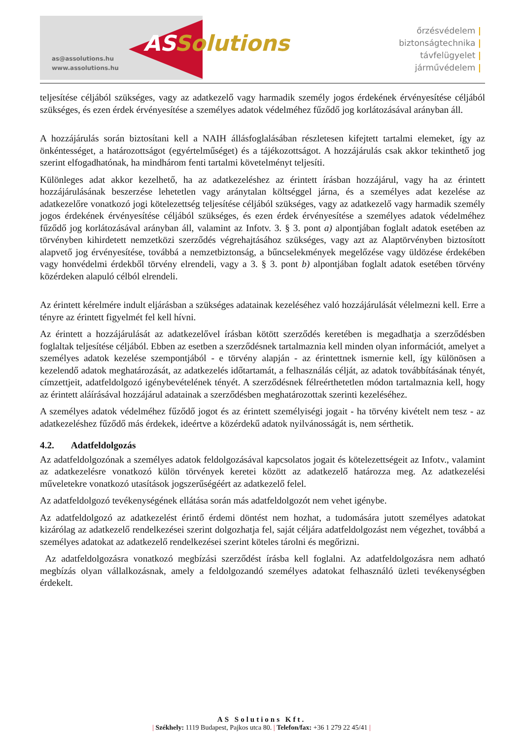ASSolutions
as@assolutions.hu
www.assolutions.hu
őrzésvédelem |
biztonságtechnika |
távfelügyelet |
járművédelem |
teljesítése céljából szükséges, vagy az adatkezelő vagy harmadik személy jogos érdekének érvényesítése céljából szükséges, és ezen érdek érvényesítése a személyes adatok védelméhez fűződő jog korlátozásával arányban áll.
A hozzájárulás során biztosítani kell a NAIH állásfoglalásában részletesen kifejtett tartalmi elemeket, így az önkéntességet, a határozottságot (egyértelműséget) és a tájékozottságot. A hozzájárulás csak akkor tekinthető jog szerint elfogadhatónak, ha mindhárom fenti tartalmi követelményt teljesíti.
Különleges adat akkor kezelhető, ha az adatkezeléshez az érintett írásban hozzájárul, vagy ha az érintett hozzájárulásának beszerzése lehetetlen vagy aránytalan költséggel járna, és a személyes adat kezelése az adatkezelőre vonatkozó jogi kötelezettség teljesítése céljából szükséges, vagy az adatkezelő vagy harmadik személy jogos érdekének érvényesítése céljából szükséges, és ezen érdek érvényesítése a személyes adatok védelméhez fűződő jog korlátozásával arányban áll, valamint az Infotv. 3. § 3. pont a) alpontjában foglalt adatok esetében az törvényben kihirdetett nemzetközi szerződés végrehajtásához szükséges, vagy azt az Alaptörvényben biztosított alapvető jog érvényesítése, továbbá a nemzetbiztonság, a bűncselekmények megelőzése vagy üldözése érdekében vagy honvédelmi érdekből törvény elrendeli, vagy a 3. § 3. pont b) alpontjában foglalt adatok esetében törvény közérdeken alapuló célból elrendeli.
Az érintett kérelmére indult eljárásban a szükséges adatainak kezeléséhez való hozzájárulását vélelmezni kell. Erre a tényre az érintett figyelmét fel kell hívni.
Az érintett a hozzájárulását az adatkezelővel írásban kötött szerződés keretében is megadhatja a szerződésben foglaltak teljesítése céljából. Ebben az esetben a szerződésnek tartalmaznia kell minden olyan információt, amelyet a személyes adatok kezelése szempontjából - e törvény alapján - az érintettnek ismernie kell, így különösen a kezelendő adatok meghatározását, az adatkezelés időtartamát, a felhasználás célját, az adatok továbbításának tényét, címzettjeit, adatfeldolgozó igénybevételének tényét. A szerződésnek félreérthetetlen módon tartalmaznia kell, hogy az érintett aláírásával hozzájárul adatainak a szerződésben meghatározottak szerinti kezeléséhez.
A személyes adatok védelméhez fűződő jogot és az érintett személyiségi jogait - ha törvény kivételt nem tesz - az adatkezeléshez fűződő más érdekek, ideértve a közérdekű adatok nyilvánosságát is, nem sérthetik.
4.2. Adatfeldolgozás
Az adatfeldolgozónak a személyes adatok feldolgozásával kapcsolatos jogait és kötelezettségeit az Infotv., valamint az adatkezelésre vonatkozó külön törvények keretei között az adatkezelő határozza meg. Az adatkezelési műveletekre vonatkozó utasítások jogszerűségéért az adatkezelő felel.
Az adatfeldolgozó tevékenységének ellátása során más adatfeldolgozót nem vehet igénybe.
Az adatfeldolgozó az adatkezelést érintő érdemi döntést nem hozhat, a tudomására jutott személyes adatokat kizárólag az adatkezelő rendelkezései szerint dolgozhatja fel, saját céljára adatfeldolgozást nem végezhet, továbbá a személyes adatokat az adatkezelő rendelkezései szerint köteles tárolni és megőrizni.
Az adatfeldolgozásra vonatkozó megbízási szerződést írásba kell foglalni. Az adatfeldolgozásra nem adható megbízás olyan vállalkozásnak, amely a feldolgozandó személyes adatokat felhasználó üzleti tevékenységben érdekelt.
AS Solutions Kft.
| Székhely: 1119 Budapest, Pajkos utca 80. | Telefon/fax: +36 1 279 22 45/41 |